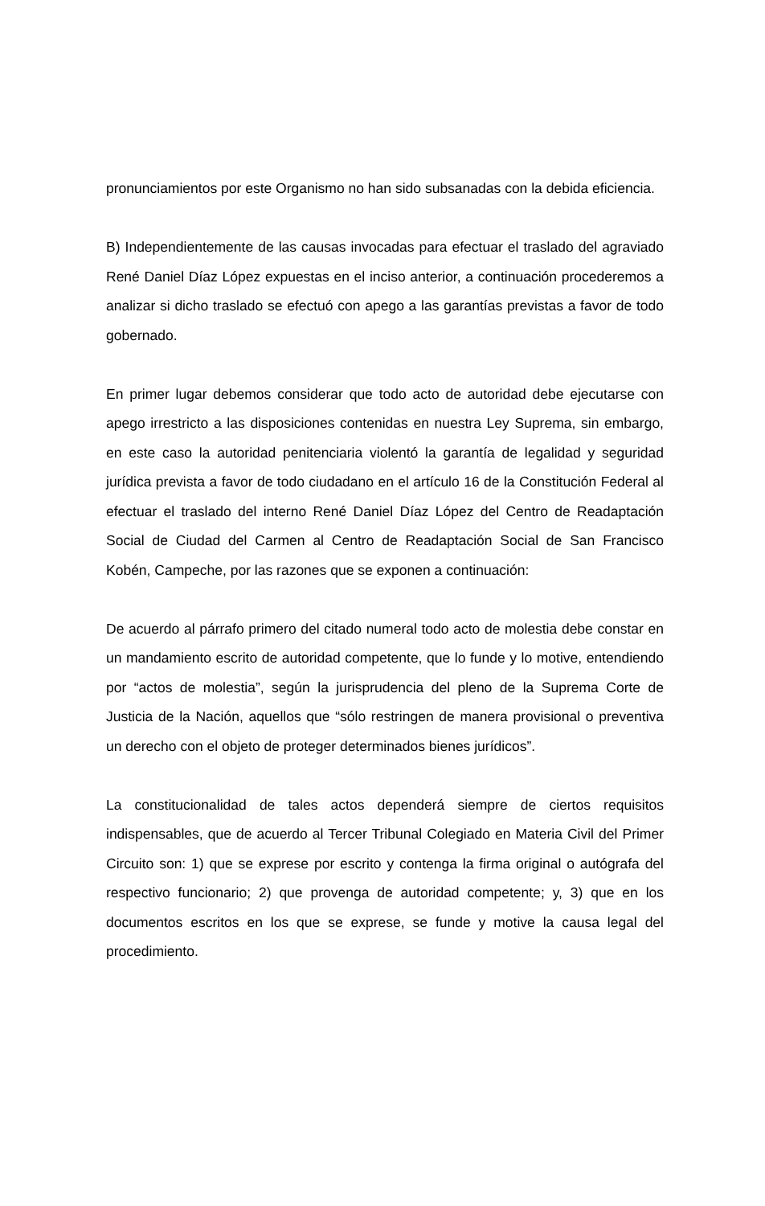pronunciamientos por este Organismo no han sido subsanadas con la debida eficiencia.
B) Independientemente de las causas invocadas para efectuar el traslado del agraviado René Daniel Díaz López expuestas en el inciso anterior, a continuación procederemos a analizar si dicho traslado se efectuó con apego a las garantías previstas a favor de todo gobernado.
En primer lugar debemos considerar que todo acto de autoridad debe ejecutarse con apego irrestricto a las disposiciones contenidas en nuestra Ley Suprema, sin embargo, en este caso la autoridad penitenciaria violentó la garantía de legalidad y seguridad jurídica prevista a favor de todo ciudadano en el artículo 16 de la Constitución Federal al efectuar el traslado del interno René Daniel Díaz López del Centro de Readaptación Social de Ciudad del Carmen al Centro de Readaptación Social de San Francisco Kobén, Campeche, por las razones que se exponen a continuación:
De acuerdo al párrafo primero del citado numeral todo acto de molestia debe constar en un mandamiento escrito de autoridad competente, que lo funde y lo motive, entendiendo por “actos de molestia”, según la jurisprudencia del pleno de la Suprema Corte de Justicia de la Nación, aquellos que “sólo restringen de manera provisional o preventiva un derecho con el objeto de proteger determinados bienes jurídicos”.
La constitucionalidad de tales actos dependerá siempre de ciertos requisitos indispensables, que de acuerdo al Tercer Tribunal Colegiado en Materia Civil del Primer Circuito son: 1) que se exprese por escrito y contenga la firma original o autógrafa del respectivo funcionario; 2) que provenga de autoridad competente; y, 3) que en los documentos escritos en los que se exprese, se funde y motive la causa legal del procedimiento.